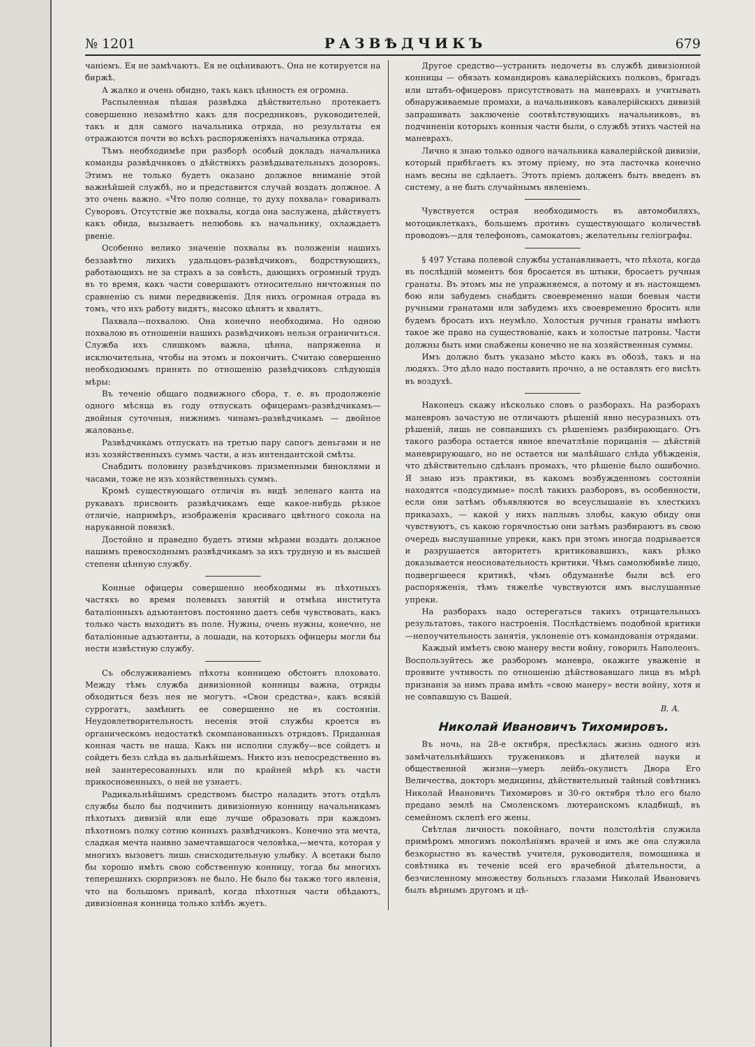№ 1201 РАЗВѢДЧИКЪ 679
чаніемъ. Ея не замѣчаютъ. Ея не оцѣниваютъ. Она не котируется на биржѣ.
А жалко и очень обидно, такъ какъ цѣнность ея огромна.
Распыленная пѣшая развѣдка дѣйствительно протекаетъ совершенно незамѣтно какъ для посредниковъ, руководителей, такъ и для самого начальника отряда, но результаты ея отражаются почти во всѣхъ распоряженіяхъ начальника отряда.
Тѣмъ необходимѣе при разборѣ особый докладъ начальника команды развѣдчиковъ о дѣйствіяхъ развѣдывательныхъ дозоровъ. Этимъ не только будетъ оказано должное вниманіе этой важнѣйшей службѣ, но и представится случай воздать должное. А это очень важно. «Что полю солнце, то духу похвала» говаривалъ Суворовъ. Отсутствіе же похвалы, когда она заслужена, дѣйствуетъ какъ обида, вызываетъ нелюбовь къ начальнику, охлаждаетъ рвеніе.
Особенно велико значеніе похвалы въ положеніи нашихъ беззавѣтно лихихъ удальцовъ-развѣдчиковъ, бодрствующихъ, работающихъ не за страхъ а за совѣсть, дающихъ огромный трудъ въ то время, какъ части совершаютъ относительно ничтожныя по сравненію съ ними передвиженія. Для нихъ огромная отрада въ томъ, что ихъ работу видятъ, высоко цѣнятъ и хвалятъ.
Пахвала—похвалою. Она конечно необходима. Но одною похвалою въ отношеніи нашихъ развѣдчиковъ нельзя ограничиться. Служба ихъ слишкомъ важна, цѣнна, напряженна и исключительна, чтобы на этомъ и покончить. Считаю совершенно необходимымъ принять по отношенію развѣдчиковъ слѣдующія мѣры:
Въ теченіе общаго подвижного сбора, т. е. въ продолженіе одного мѣсяца въ году отпускать офицерамъ-развѣдчикамъ—двойныя суточныя, нижнимъ чинамъ-развѣдчикамъ — двойное жалованье.
Развѣдчикамъ отпускать на третью пару сапогъ деньгами и не изъ хозяйственныхъ суммъ части, а изъ интендантской смѣты.
Снабдить половину развѣдчиковъ призменными биноклями и часами, тоже не изъ хозяйственныхъ суммъ.
Кромѣ существующаго отличія въ видѣ зеленаго канта на рукавахъ присвоить развѣдчикамъ еще какое-нибудь рѣзкое отличіе, напримѣръ, изображенія красиваго цвѣтного сокола на нарукавной повязкѣ.
Достойно и праведно будетъ этими мѣрами воздать должное нашимъ превосходнымъ развѣдчикамъ за ихъ трудную и въ высшей степени цѣнную службу.
Конные офицеры совершенно необходимы въ пѣхотныхъ частяхъ во время полевыхъ занятій и отмѣна института баталіонныхъ адъютантовъ постоянно даетъ себя чувствовать, какъ только часть выходитъ въ поле. Нужны, очень нужны, конечно, не баталіонные адъютанты, а лошади, на которыхъ офицеры могли бы нести извѣстную службу.
Съ обслуживаніемъ пѣхоты конницею обстоитъ плоховато. Между тѣмъ служба дивизіонной конницы важна, отряды обходиться безъ нея не могутъ. «Свои средства», какъ всякій суррогатъ, замѣнить ее совершенно не въ состояніи. Неудовлетворительность несенія этой службы кроется въ органическомъ недостаткѣ скомпанованныхъ отрядовъ. Приданная конная часть не наша. Какъ ни исполни службу—все сойдетъ и сойдетъ безъ слѣда въ дальнѣйшемъ. Никто изъ непосредственно въ ней заинтересованныхъ или по крайней мѣрѣ къ части прикосновенныхъ, о ней не узнаетъ.
Радикальнѣйшимъ средствомъ быстро наладить этотъ отдѣлъ службы было бы подчинить дивизіонную конницу начальникамъ пѣхотыхъ дивизій или еще лучше образовать при каждомъ пѣхотномъ полку сотню конныхъ развѣдчиковъ. Конечно эта мечта, сладкая мечта наивно замечтавшагося человѣка,—мечта, которая у многихъ вызоветъ лишь снисходительную улыбку. А всетаки было бы хорошо имѣть свою собственную конницу, тогда бы многихъ теперешнихъ сюрпризовъ не было. Не было бы также того явленія, что на большомъ привалѣ, когда пѣхотныя части обѣдаютъ, дивизіонная конница только хлѣбъ жуетъ.
Другое средство—устранить недочеты въ службѣ дивизіонной конницы — обязать командировъ кавалерійскихъ полковъ, бригадъ или штабъ-офицеровъ присутствовать на маневрахъ и учитывать обнаруживаемые промахи, а начальниковъ кавалерійскихъ дивизій запрашивать заключеніе соотвѣтствующихъ начальниковъ, въ подчиненіи которыхъ конныя части были, о службѣ этихъ частей на маневрахъ.
Лично я знаю только одного начальника кавалерійской дивизіи, который прибѣгаетъ къ этому пріему, но эта ласточка конечно намъ весны не сдѣлаетъ. Этотъ пріемъ долженъ быть введенъ въ систему, а не быть случайнымъ явленіемъ.
Чувствуется острая необходимость въ автомобиляхъ, мотоциклеткахъ, большемъ противъ существующаго количествѣ проводовъ—для телефоновъ, самокатовъ; желательны геліографы.
§ 497 Устава полевой службы устанавливаетъ, что пѣхота, когда въ послѣдній моментъ боя бросается въ штыки, бросаетъ ручныя гранаты. Въ этомъ мы не упражняемся, а потому и въ настоящемъ бою или забудемъ снабдить своевременно наши боевыя части ручными гранатами или забудемъ ихъ своевременно бросить или будемъ бросать ихъ неумѣло. Холостыя ручныя гранаты имѣютъ такое же право на существованіе, какъ и холостые патроны. Части должны быть ими снабжены конечно не на хозяйственныя суммы.
Имъ должно быть указано мѣсто какъ въ обозѣ, такъ и на людяхъ. Это дѣло надо поставить прочно, а не оставлять его висѣть въ воздухѣ.
Наконецъ скажу нѣсколько словъ о разборахъ. На разборахъ маневровъ зачастую не отличаютъ рѣшеній явно несуразныхъ отъ рѣшеній, лишь не совпавшихъ съ рѣшеніемъ разбирающаго. Отъ такого разбора остается явное впечатлѣніе порицанія — дѣйствій маневрирующаго, но не остается ни малѣйшаго слѣда убѣжденія, что дѣйствительно сдѣланъ промахъ, что рѣшеніе было ошибочно. Я знаю изъ практики, въ какомъ возбужденномъ состояніи находятся «подсудимые» послѣ такихъ разборовъ, въ особенности, если они затѣмъ объявляются во всеуслышаніе въ хлесткихъ приказахъ, — какой у нихъ наплывъ злобы, какую обиду они чувствуютъ, съ какою горячностью они затѣмъ разбираютъ въ свою очередь выслушанные упреки, какъ при этомъ иногда подрывается и разрушается авторитетъ критиковавшихъ, какъ рѣзко доказывается неосновательность критики. Чѣмъ самолюбивѣе лицо, подвергшееся критикѣ, чѣмъ обдуманнѣе были всѣ его распоряженія, тѣмъ тяжелѣе чувствуются имъ выслушанные упреки.
На разборахъ надо остерегаться такихъ отрицательныхъ результатовъ, такого настроенія. Послѣдствіемъ подобной критики—непоучительность занятія, уклоненіе отъ командованія отрядами.
Каждый имѣетъ свою манеру вести войну, говорилъ Наполеонъ. Воспользуйтесь же разборомъ маневра, окажите уваженіе и проявите учтивость по отношенію дѣйствовавшаго лица въ мѣрѣ признанія за нимъ права имѣть «свою манеру» вести войну, хотя и не совпавшую съ Вашей.
В. А.
Николай Ивановичъ Тихомировъ.
Въ ночь, на 28-е октября, пресѣклась жизнь одного изъ замѣчательнѣйшихъ тружениковъ и дѣятелей науки и общественной жизни—умеръ лейбъ-окулистъ Двора Его Величества, докторъ медицины, дѣйствительный тайный совѣтникъ Николай Ивановичъ Тихомировъ и 30-го октября тѣло его было предано землѣ на Смоленскомъ лютеранскомъ кладбищѣ, въ семейномъ склепѣ его жены.
Свѣтлая личность покойнаго, почти полстолѣтія служила примѣромъ многимъ поколѣніямъ врачей и имъ же она служила безкорыстно въ качествѣ учителя, руководителя, помощника и совѣтника въ теченіе всей его врачебной дѣятельности, а безчисленному множеству больныхъ глазами Николай Ивановичъ былъ вѣрнымъ другомъ и цѣ-